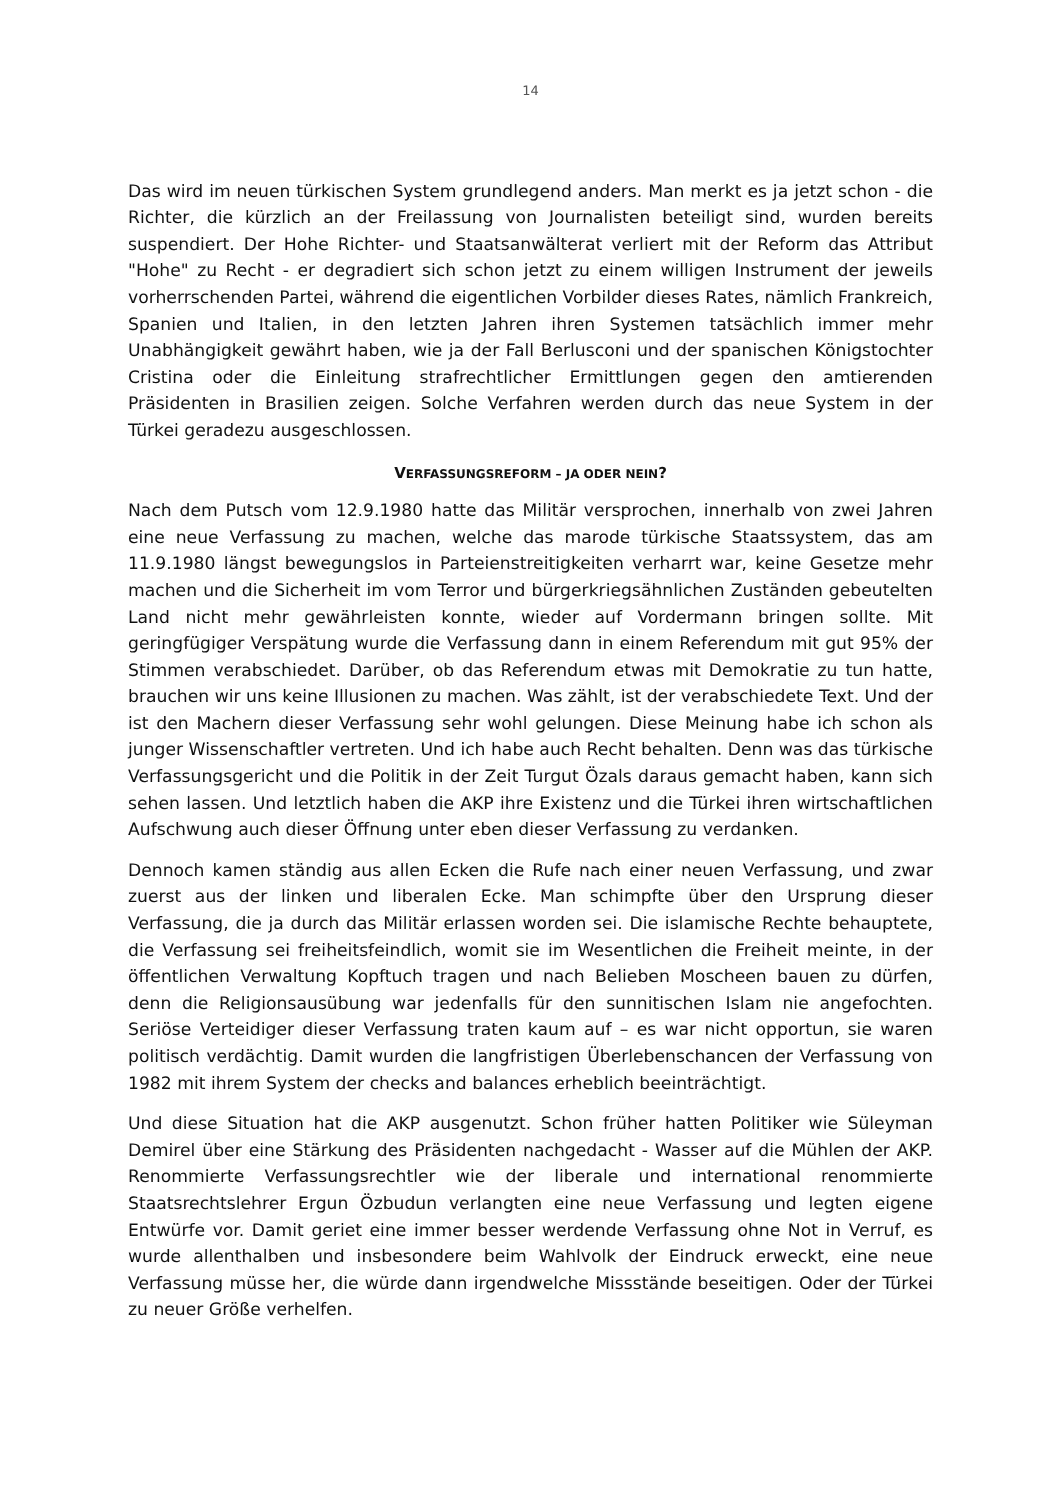14
Das wird im neuen türkischen System grundlegend anders. Man merkt es ja jetzt schon - die Richter, die kürzlich an der Freilassung von Journalisten beteiligt sind, wurden bereits suspendiert. Der Hohe Richter- und Staatsanwälterat verliert mit der Reform das Attribut "Hohe" zu Recht - er degradiert sich schon jetzt zu einem willigen Instrument der jeweils vorherrschenden Partei, während die eigentlichen Vorbilder dieses Rates, nämlich Frankreich, Spanien und Italien, in den letzten Jahren ihren Systemen tatsächlich immer mehr Unabhängigkeit gewährt haben, wie ja der Fall Berlusconi und der spanischen Königstochter Cristina oder die Einleitung strafrechtlicher Ermittlungen gegen den amtierenden Präsidenten in Brasilien zeigen. Solche Verfahren werden durch das neue System in der Türkei geradezu ausgeschlossen.
VERFASSUNGSREFORM – JA ODER NEIN?
Nach dem Putsch vom 12.9.1980 hatte das Militär versprochen, innerhalb von zwei Jahren eine neue Verfassung zu machen, welche das marode türkische Staatssystem, das am 11.9.1980 längst bewegungslos in Parteienstreitigkeiten verharrt war, keine Gesetze mehr machen und die Sicherheit im vom Terror und bürgerkriegsähnlichen Zuständen gebeutelten Land nicht mehr gewährleisten konnte, wieder auf Vordermann bringen sollte. Mit geringfügiger Verspätung wurde die Verfassung dann in einem Referendum mit gut 95% der Stimmen verabschiedet. Darüber, ob das Referendum etwas mit Demokratie zu tun hatte, brauchen wir uns keine Illusionen zu machen. Was zählt, ist der verabschiedete Text. Und der ist den Machern dieser Verfassung sehr wohl gelungen. Diese Meinung habe ich schon als junger Wissenschaftler vertreten. Und ich habe auch Recht behalten. Denn was das türkische Verfassungsgericht und die Politik in der Zeit Turgut Özals daraus gemacht haben, kann sich sehen lassen. Und letztlich haben die AKP ihre Existenz und die Türkei ihren wirtschaftlichen Aufschwung auch dieser Öffnung unter eben dieser Verfassung zu verdanken.
Dennoch kamen ständig aus allen Ecken die Rufe nach einer neuen Verfassung, und zwar zuerst aus der linken und liberalen Ecke. Man schimpfte über den Ursprung dieser Verfassung, die ja durch das Militär erlassen worden sei. Die islamische Rechte behauptete, die Verfassung sei freiheitsfeindlich, womit sie im Wesentlichen die Freiheit meinte, in der öffentlichen Verwaltung Kopftuch tragen und nach Belieben Moscheen bauen zu dürfen, denn die Religionsausübung war jedenfalls für den sunnitischen Islam nie angefochten. Seriöse Verteidiger dieser Verfassung traten kaum auf – es war nicht opportun, sie waren politisch verdächtig. Damit wurden die langfristigen Überlebenschancen der Verfassung von 1982 mit ihrem System der checks and balances erheblich beeinträchtigt.
Und diese Situation hat die AKP ausgenutzt. Schon früher hatten Politiker wie Süleyman Demirel über eine Stärkung des Präsidenten nachgedacht - Wasser auf die Mühlen der AKP. Renommierte Verfassungsrechtler wie der liberale und international renommierte Staatsrechtslehrer Ergun Özbudun verlangten eine neue Verfassung und legten eigene Entwürfe vor. Damit geriet eine immer besser werdende Verfassung ohne Not in Verruf, es wurde allenthalben und insbesondere beim Wahlvolk der Eindruck erweckt, eine neue Verfassung müsse her, die würde dann irgendwelche Missstände beseitigen. Oder der Türkei zu neuer Größe verhelfen.